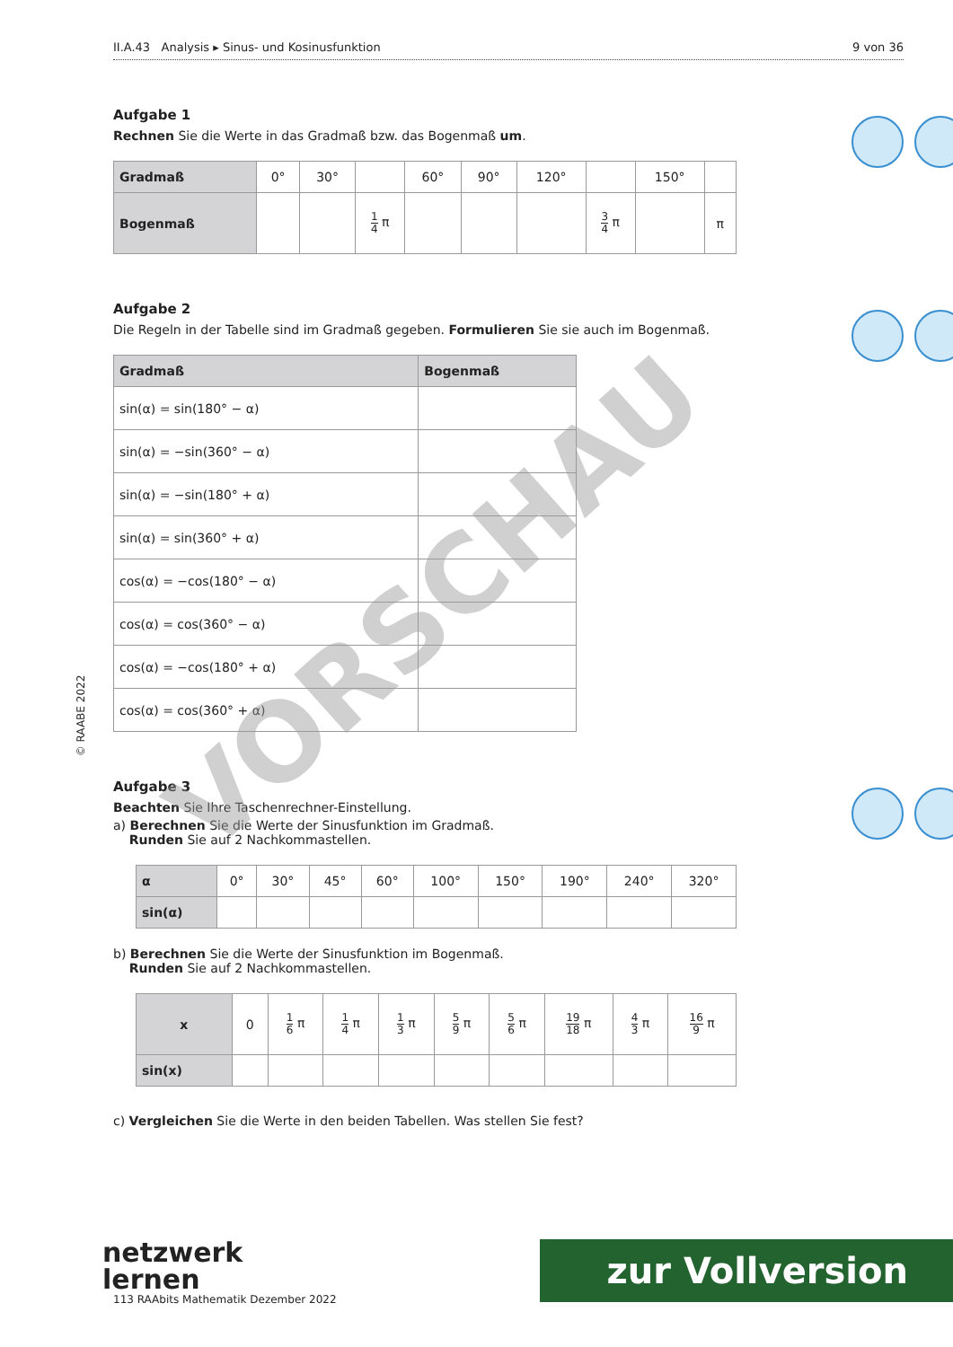© RAABE 2022
II.A.43 Analysis ▸ Sinus- und Kosinusfunktion 9 von 36
Aufgabe 1
Rechnen Sie die Werte in das Gradmaß bzw. das Bogenmaß um.
| Gradmaß | 0° | 30° | | 60° | 90° | 120° | | 150° | |
| Bogenmaß | | | 1 4 π | | | | 3 4 π | | π |
Aufgabe 2
Die Regeln in der Tabelle sind im Gradmaß gegeben. Formulieren Sie sie auch im Bogenmaß.
| Gradmaß | Bogenmaß |
| --- | --- |
| sin(α) = sin(180° − α) | |
| sin(α) = −sin(360° − α) | |
| sin(α) = −sin(180° + α) | |
| sin(α) = sin(360° + α) | |
| cos(α) = −cos(180° − α) | |
| cos(α) = cos(360° − α) | |
| cos(α) = −cos(180° + α) | |
| cos(α) = cos(360° + α) | |
Aufgabe 3
Beachten Sie Ihre Taschenrechner-Einstellung.
a) Berechnen Sie die Werte der Sinusfunktion im Gradmaß.
Runden Sie auf 2 Nachkommastellen.
| α | 0° | 30° | 45° | 60° | 100° | 150° | 190° | 240° | 320° |
| sin(α) | | | | | | | | | |
b) Berechnen Sie die Werte der Sinusfunktion im Bogenmaß.
Runden Sie auf 2 Nachkommastellen.
| x | 0 | 1 6 π | 1 4 π | 1 3 π | 5 9 π | 5 6 π | 19 18 π | 4 3 π | 16 9 π |
| sin(x) | | | | | | | | | |
c) Vergleichen Sie die Werte in den beiden Tabellen. Was stellen Sie fest?
VORSCHAU
netzwerk
lernen
113 RAAbits Mathematik Dezember 2022
zur Vollversion